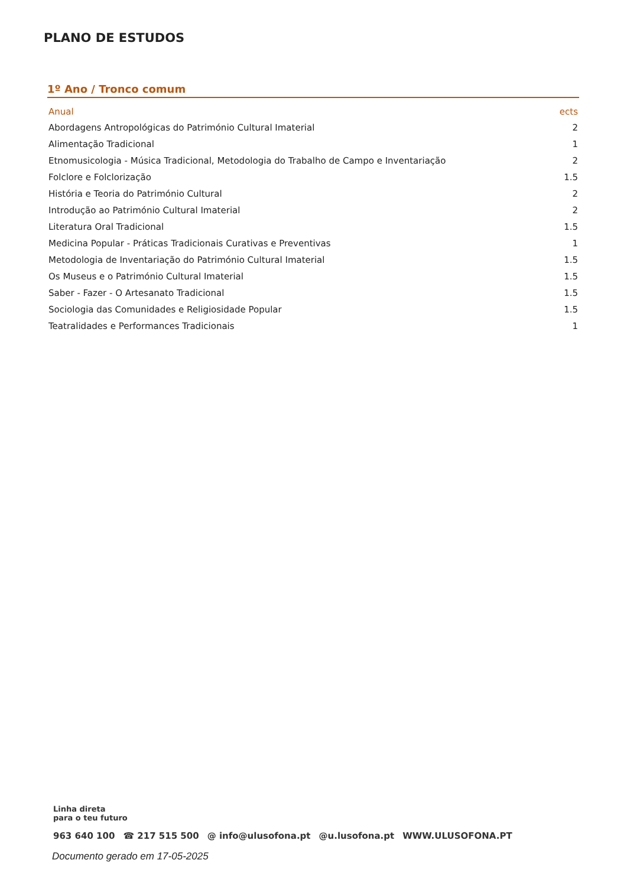PLANO DE ESTUDOS
1º Ano / Tronco comum
| Anual | ects |
| --- | --- |
| Abordagens Antropológicas do Património Cultural Imaterial | 2 |
| Alimentação Tradicional | 1 |
| Etnomusicologia - Música Tradicional, Metodologia do Trabalho de Campo e Inventariação | 2 |
| Folclore e Folclorização | 1.5 |
| História e Teoria do Património Cultural | 2 |
| Introdução ao Património Cultural Imaterial | 2 |
| Literatura Oral Tradicional | 1.5 |
| Medicina Popular - Práticas Tradicionais Curativas e Preventivas | 1 |
| Metodologia de Inventariação do Património Cultural Imaterial | 1.5 |
| Os Museus e o Património Cultural Imaterial | 1.5 |
| Saber - Fazer - O Artesanato Tradicional | 1.5 |
| Sociologia das Comunidades e Religiosidade Popular | 1.5 |
| Teatralidades e Performances Tradicionais | 1 |
Linha direta
para o teu futuro
963 640 100 ☎ 217 515 500 @ info@ulusofona.pt @u.lusofona.pt WWW.ULUSOFONA.PT
Documento gerado em 17-05-2025